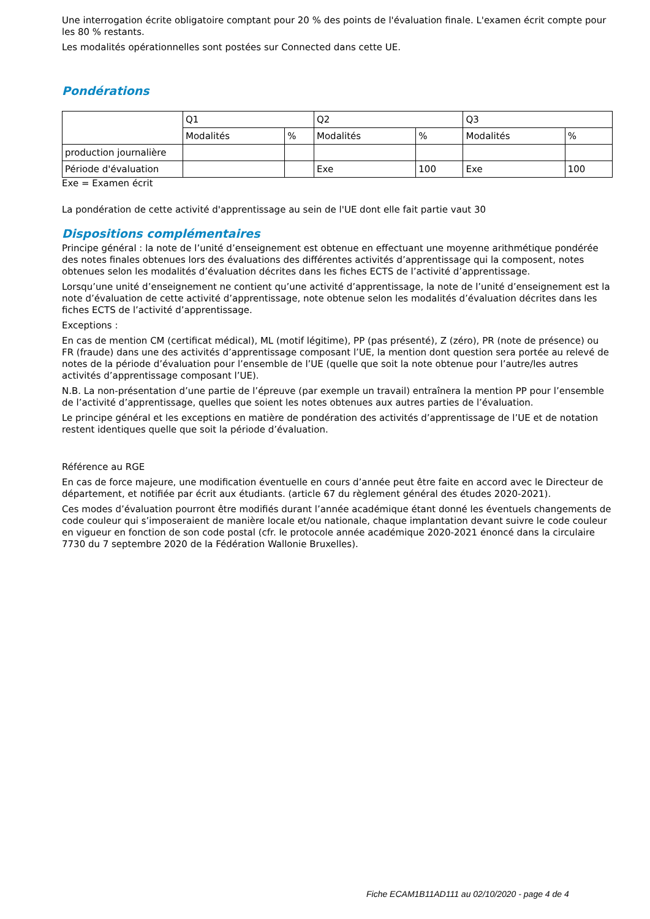Une interrogation écrite obligatoire comptant pour 20 % des points de l'évaluation finale. L'examen écrit compte pour les 80 % restants.
Les modalités opérationnelles sont postées sur Connected dans cette UE.
Pondérations
| | Q1 | | Q2 | | Q3 | |
| | Modalités | % | Modalités | % | Modalités | % |
| production journalière | | | | | | |
| Période d'évaluation | | | Exe | 100 | Exe | 100 |
Exe = Examen écrit
La pondération de cette activité d'apprentissage au sein de l'UE dont elle fait partie vaut 30
Dispositions complémentaires
Principe général : la note de l’unité d’enseignement est obtenue en effectuant une moyenne arithmétique pondérée des notes finales obtenues lors des évaluations des différentes activités d’apprentissage qui la composent, notes obtenues selon les modalités d’évaluation décrites dans les fiches ECTS de l’activité d’apprentissage.
Lorsqu’une unité d’enseignement ne contient qu’une activité d’apprentissage, la note de l’unité d’enseignement est la note d’évaluation de cette activité d’apprentissage, note obtenue selon les modalités d’évaluation décrites dans les fiches ECTS de l’activité d’apprentissage.
Exceptions :
En cas de mention CM (certificat médical), ML (motif légitime), PP (pas présenté), Z (zéro), PR (note de présence) ou FR (fraude) dans une des activités d’apprentissage composant l’UE, la mention dont question sera portée au relevé de notes de la période d’évaluation pour l’ensemble de l’UE (quelle que soit la note obtenue pour l’autre/les autres activités d’apprentissage composant l’UE).
N.B. La non-présentation d’une partie de l’épreuve (par exemple un travail) entraînera la mention PP pour l’ensemble de l’activité d’apprentissage, quelles que soient les notes obtenues aux autres parties de l’évaluation.
Le principe général et les exceptions en matière de pondération des activités d’apprentissage de l’UE et de notation restent identiques quelle que soit la période d’évaluation.
Référence au RGE
En cas de force majeure, une modification éventuelle en cours d’année peut être faite en accord avec le Directeur de département, et notifiée par écrit aux étudiants. (article 67 du règlement général des études 2020-2021).
Ces modes d’évaluation pourront être modifiés durant l’année académique étant donné les éventuels changements de code couleur qui s’imposeraient de manière locale et/ou nationale, chaque implantation devant suivre le code couleur en vigueur en fonction de son code postal (cfr. le protocole année académique 2020-2021 énoncé dans la circulaire 7730 du 7 septembre 2020 de la Fédération Wallonie Bruxelles).
Fiche ECAM1B11AD111 au 02/10/2020 - page 4 de 4